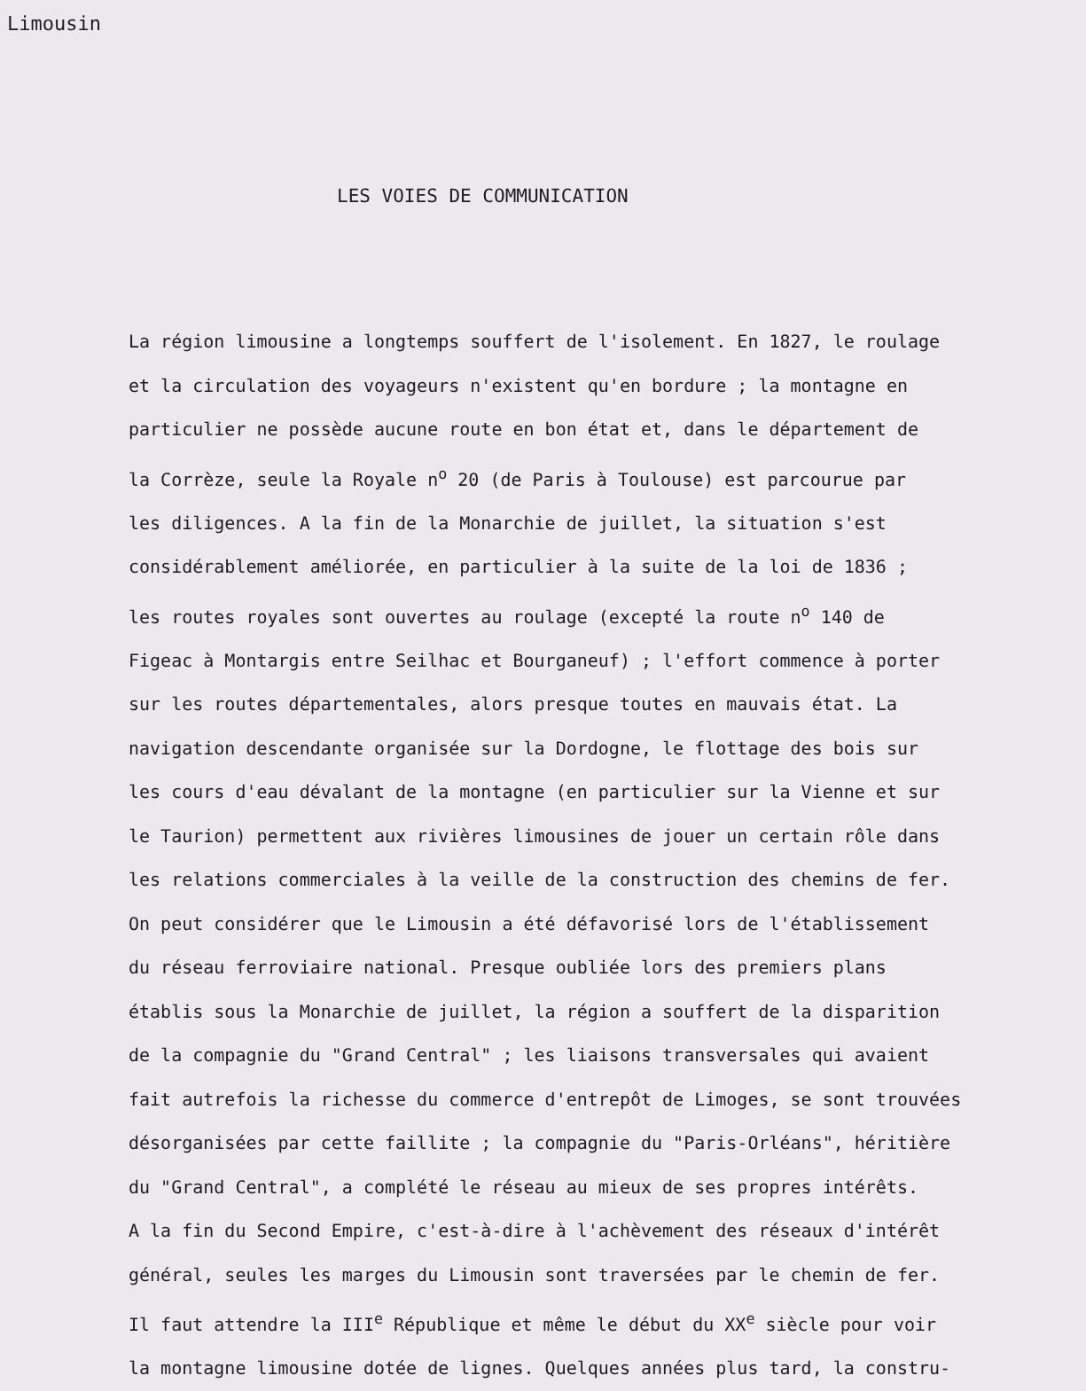Limousin
LES VOIES DE COMMUNICATION
La région limousine a longtemps souffert de l'isolement. En 1827, le roulage
et la circulation des voyageurs n'existent qu'en bordure ; la montagne en
particulier ne possède aucune route en bon état et, dans le département de
la Corrèze, seule la Royale n<sup>o</sup> 20 (de Paris à Toulouse) est parcourue par
les diligences. A la fin de la Monarchie de juillet, la situation s'est
considérablement améliorée, en particulier à la suite de la loi de 1836 ;
les routes royales sont ouvertes au roulage (excepté la route n<sup>o</sup> 140 de
Figeac à Montargis entre Seilhac et Bourganeuf) ; l'effort commence à porter
sur les routes départementales, alors presque toutes en mauvais état. La
navigation descendante organisée sur la Dordogne, le flottage des bois sur
les cours d'eau dévalant de la montagne (en particulier sur la Vienne et sur
le Taurion) permettent aux rivières limousines de jouer un certain rôle dans
les relations commerciales à la veille de la construction des chemins de fer.
On peut considérer que le Limousin a été défavorisé lors de l'établissement
du réseau ferroviaire national. Presque oubliée lors des premiers plans
établis sous la Monarchie de juillet, la région a souffert de la disparition
de la compagnie du "Grand Central" ; les liaisons transversales qui avaient
fait autrefois la richesse du commerce d'entrepôt de Limoges, se sont trouvées
désorganisées par cette faillite ; la compagnie du "Paris-Orléans", héritière
du "Grand Central", a complété le réseau au mieux de ses propres intérêts.
A la fin du Second Empire, c'est-à-dire à l'achèvement des réseaux d'intérêt
général, seules les marges du Limousin sont traversées par le chemin de fer.
Il faut attendre la III<sup>e</sup> République et même le début du XX<sup>e</sup> siècle pour voir
la montagne limousine dotée de lignes. Quelques années plus tard, la constru-